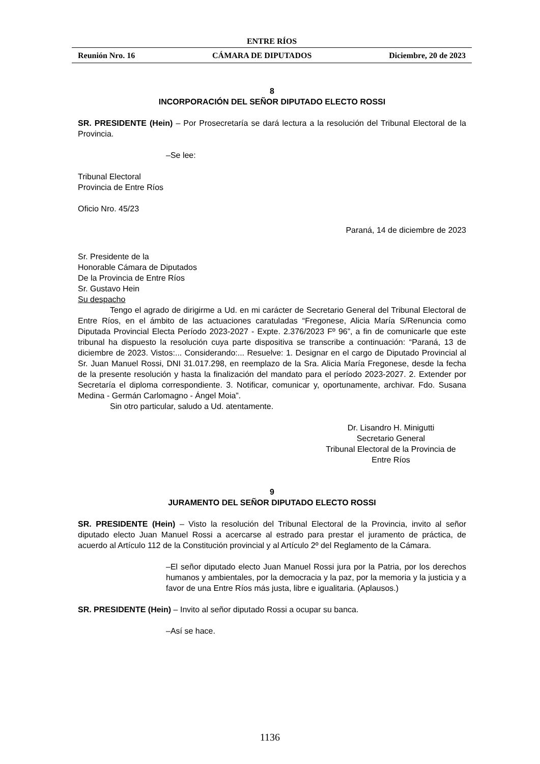ENTRE RÍOS
Reunión Nro. 16 CÁMARA DE DIPUTADOS Diciembre, 20 de 2023
8
INCORPORACIÓN DEL SEÑOR DIPUTADO ELECTO ROSSI
SR. PRESIDENTE (Hein) – Por Prosecretaría se dará lectura a la resolución del Tribunal Electoral de la Provincia.
–Se lee:
Tribunal Electoral
Provincia de Entre Ríos
Oficio Nro. 45/23
Paraná, 14 de diciembre de 2023
Sr. Presidente de la
Honorable Cámara de Diputados
De la Provincia de Entre Ríos
Sr. Gustavo Hein
Su despacho
Tengo el agrado de dirigirme a Ud. en mi carácter de Secretario General del Tribunal Electoral de Entre Ríos, en el ámbito de las actuaciones caratuladas “Fregonese, Alicia María S/Renuncia como Diputada Provincial Electa Período 2023-2027 - Expte. 2.376/2023 Fº 96”, a fin de comunicarle que este tribunal ha dispuesto la resolución cuya parte dispositiva se transcribe a continuación: “Paraná, 13 de diciembre de 2023. Vistos:... Considerando:... Resuelve: 1. Designar en el cargo de Diputado Provincial al Sr. Juan Manuel Rossi, DNI 31.017.298, en reemplazo de la Sra. Alicia María Fregonese, desde la fecha de la presente resolución y hasta la finalización del mandato para el período 2023-2027. 2. Extender por Secretaría el diploma correspondiente. 3. Notificar, comunicar y, oportunamente, archivar. Fdo. Susana Medina - Germán Carlomagno - Ángel Moia”.
Sin otro particular, saludo a Ud. atentamente.
Dr. Lisandro H. Minigutti
Secretario General
Tribunal Electoral de la Provincia de
Entre Ríos
9
JURAMENTO DEL SEÑOR DIPUTADO ELECTO ROSSI
SR. PRESIDENTE (Hein) – Visto la resolución del Tribunal Electoral de la Provincia, invito al señor diputado electo Juan Manuel Rossi a acercarse al estrado para prestar el juramento de práctica, de acuerdo al Artículo 112 de la Constitución provincial y al Artículo 2º del Reglamento de la Cámara.
–El señor diputado electo Juan Manuel Rossi jura por la Patria, por los derechos humanos y ambientales, por la democracia y la paz, por la memoria y la justicia y a favor de una Entre Ríos más justa, libre e igualitaria. (Aplausos.)
SR. PRESIDENTE (Hein) – Invito al señor diputado Rossi a ocupar su banca.
–Así se hace.
1136